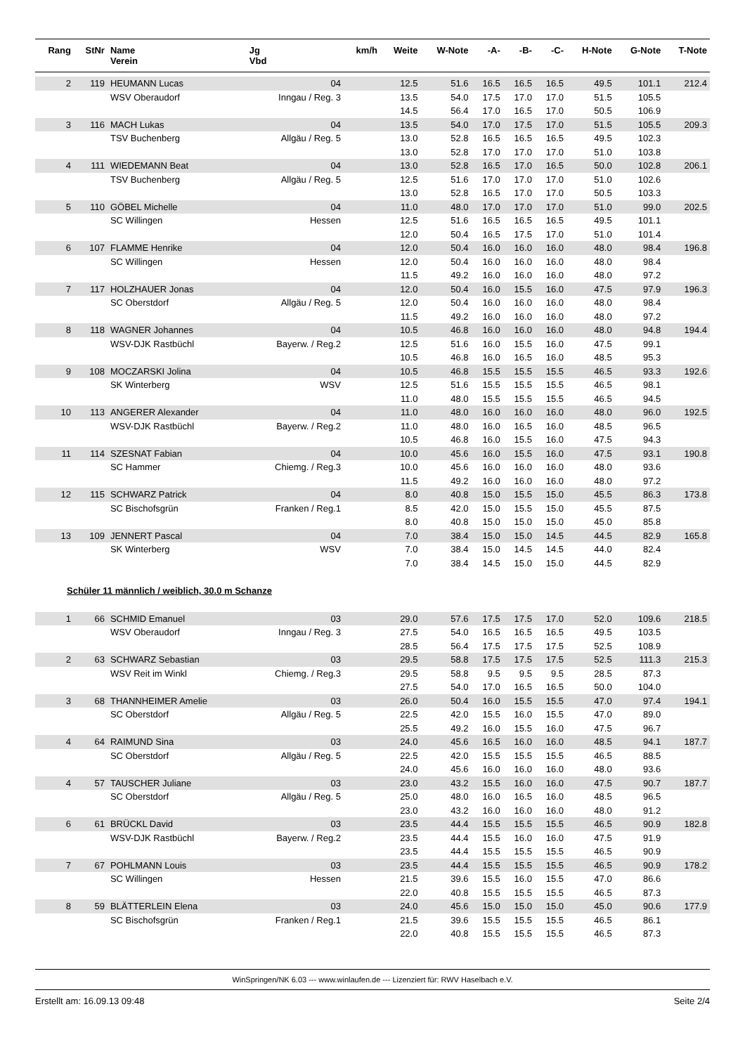| Rang | StNr | Name Verein | Jg Vbd | km/h | Weite | W-Note | -A- | -B- | -C- | H-Note | G-Note | T-Note |
| --- | --- | --- | --- | --- | --- | --- | --- | --- | --- | --- | --- | --- |
| 2 | 119 | HEUMANN Lucas | 04 | | 12.5 | 51.6 | 16.5 | 16.5 | 16.5 | 49.5 | 101.1 | 212.4 |
| | | WSV Oberaudorf | Inngau / Reg. 3 | | 13.5 | 54.0 | 17.5 | 17.0 | 17.0 | 51.5 | 105.5 | |
| | | | | | 14.5 | 56.4 | 17.0 | 16.5 | 17.0 | 50.5 | 106.9 | |
| 3 | 116 | MACH Lukas | 04 | | 13.5 | 54.0 | 17.0 | 17.5 | 17.0 | 51.5 | 105.5 | 209.3 |
| | | TSV Buchenberg | Allgäu / Reg. 5 | | 13.0 | 52.8 | 16.5 | 16.5 | 16.5 | 49.5 | 102.3 | |
| | | | | | 13.0 | 52.8 | 17.0 | 17.0 | 17.0 | 51.0 | 103.8 | |
| 4 | 111 | WIEDEMANN Beat | 04 | | 13.0 | 52.8 | 16.5 | 17.0 | 16.5 | 50.0 | 102.8 | 206.1 |
| | | TSV Buchenberg | Allgäu / Reg. 5 | | 12.5 | 51.6 | 17.0 | 17.0 | 17.0 | 51.0 | 102.6 | |
| | | | | | 13.0 | 52.8 | 16.5 | 17.0 | 17.0 | 50.5 | 103.3 | |
| 5 | 110 | GÖBEL Michelle | 04 | | 11.0 | 48.0 | 17.0 | 17.0 | 17.0 | 51.0 | 99.0 | 202.5 |
| | | SC Willingen | Hessen | | 12.5 | 51.6 | 16.5 | 16.5 | 16.5 | 49.5 | 101.1 | |
| | | | | | 12.0 | 50.4 | 16.5 | 17.5 | 17.0 | 51.0 | 101.4 | |
| 6 | 107 | FLAMME Henrike | 04 | | 12.0 | 50.4 | 16.0 | 16.0 | 16.0 | 48.0 | 98.4 | 196.8 |
| | | SC Willingen | Hessen | | 12.0 | 50.4 | 16.0 | 16.0 | 16.0 | 48.0 | 98.4 | |
| | | | | | 11.5 | 49.2 | 16.0 | 16.0 | 16.0 | 48.0 | 97.2 | |
| 7 | 117 | HOLZHAUER Jonas | 04 | | 12.0 | 50.4 | 16.0 | 15.5 | 16.0 | 47.5 | 97.9 | 196.3 |
| | | SC Oberstdorf | Allgäu / Reg. 5 | | 12.0 | 50.4 | 16.0 | 16.0 | 16.0 | 48.0 | 98.4 | |
| | | | | | 11.5 | 49.2 | 16.0 | 16.0 | 16.0 | 48.0 | 97.2 | |
| 8 | 118 | WAGNER Johannes | 04 | | 10.5 | 46.8 | 16.0 | 16.0 | 16.0 | 48.0 | 94.8 | 194.4 |
| | | WSV-DJK Rastbüchl | Bayerw. / Reg.2 | | 12.5 | 51.6 | 16.0 | 15.5 | 16.0 | 47.5 | 99.1 | |
| | | | | | 10.5 | 46.8 | 16.0 | 16.5 | 16.0 | 48.5 | 95.3 | |
| 9 | 108 | MOCZARSKI Jolina | 04 | | 10.5 | 46.8 | 15.5 | 15.5 | 15.5 | 46.5 | 93.3 | 192.6 |
| | | SK Winterberg | WSV | | 12.5 | 51.6 | 15.5 | 15.5 | 15.5 | 46.5 | 98.1 | |
| | | | | | 11.0 | 48.0 | 15.5 | 15.5 | 15.5 | 46.5 | 94.5 | |
| 10 | 113 | ANGERER Alexander | 04 | | 11.0 | 48.0 | 16.0 | 16.0 | 16.0 | 48.0 | 96.0 | 192.5 |
| | | WSV-DJK Rastbüchl | Bayerw. / Reg.2 | | 11.0 | 48.0 | 16.0 | 16.5 | 16.0 | 48.5 | 96.5 | |
| | | | | | 10.5 | 46.8 | 16.0 | 15.5 | 16.0 | 47.5 | 94.3 | |
| 11 | 114 | SZESNAT Fabian | 04 | | 10.0 | 45.6 | 16.0 | 15.5 | 16.0 | 47.5 | 93.1 | 190.8 |
| | | SC Hammer | Chiemg. / Reg.3 | | 10.0 | 45.6 | 16.0 | 16.0 | 16.0 | 48.0 | 93.6 | |
| | | | | | 11.5 | 49.2 | 16.0 | 16.0 | 16.0 | 48.0 | 97.2 | |
| 12 | 115 | SCHWARZ Patrick | 04 | | 8.0 | 40.8 | 15.0 | 15.5 | 15.0 | 45.5 | 86.3 | 173.8 |
| | | SC Bischofsgrün | Franken / Reg.1 | | 8.5 | 42.0 | 15.0 | 15.5 | 15.0 | 45.5 | 87.5 | |
| | | | | | 8.0 | 40.8 | 15.0 | 15.0 | 15.0 | 45.0 | 85.8 | |
| 13 | 109 | JENNERT Pascal | 04 | | 7.0 | 38.4 | 15.0 | 15.0 | 14.5 | 44.5 | 82.9 | 165.8 |
| | | SK Winterberg | WSV | | 7.0 | 38.4 | 15.0 | 14.5 | 14.5 | 44.0 | 82.4 | |
| | | | | | 7.0 | 38.4 | 14.5 | 15.0 | 15.0 | 44.5 | 82.9 | |
| Schüler 11 männlich / weiblich, 30.0 m Schanze | | | | | | | | | | | | |
| 1 | 66 | SCHMID Emanuel | 03 | | 29.0 | 57.6 | 17.5 | 17.5 | 17.0 | 52.0 | 109.6 | 218.5 |
| | | WSV Oberaudorf | Inngau / Reg. 3 | | 27.5 | 54.0 | 16.5 | 16.5 | 16.5 | 49.5 | 103.5 | |
| | | | | | 28.5 | 56.4 | 17.5 | 17.5 | 17.5 | 52.5 | 108.9 | |
| 2 | 63 | SCHWARZ Sebastian | 03 | | 29.5 | 58.8 | 17.5 | 17.5 | 17.5 | 52.5 | 111.3 | 215.3 |
| | | WSV Reit im Winkl | Chiemg. / Reg.3 | | 29.5 | 58.8 | 9.5 | 9.5 | 9.5 | 28.5 | 87.3 | |
| | | | | | 27.5 | 54.0 | 17.0 | 16.5 | 16.5 | 50.0 | 104.0 | |
| 3 | 68 | THANNHEIMER Amelie | 03 | | 26.0 | 50.4 | 16.0 | 15.5 | 15.5 | 47.0 | 97.4 | 194.1 |
| | | SC Oberstdorf | Allgäu / Reg. 5 | | 22.5 | 42.0 | 15.5 | 16.0 | 15.5 | 47.0 | 89.0 | |
| | | | | | 25.5 | 49.2 | 16.0 | 15.5 | 16.0 | 47.5 | 96.7 | |
| 4 | 64 | RAIMUND Sina | 03 | | 24.0 | 45.6 | 16.5 | 16.0 | 16.0 | 48.5 | 94.1 | 187.7 |
| | | SC Oberstdorf | Allgäu / Reg. 5 | | 22.5 | 42.0 | 15.5 | 15.5 | 15.5 | 46.5 | 88.5 | |
| | | | | | 24.0 | 45.6 | 16.0 | 16.0 | 16.0 | 48.0 | 93.6 | |
| 4 | 57 | TAUSCHER Juliane | 03 | | 23.0 | 43.2 | 15.5 | 16.0 | 16.0 | 47.5 | 90.7 | 187.7 |
| | | SC Oberstdorf | Allgäu / Reg. 5 | | 25.0 | 48.0 | 16.0 | 16.5 | 16.0 | 48.5 | 96.5 | |
| | | | | | 23.0 | 43.2 | 16.0 | 16.0 | 16.0 | 48.0 | 91.2 | |
| 6 | 61 | BRÜCKL David | 03 | | 23.5 | 44.4 | 15.5 | 15.5 | 15.5 | 46.5 | 90.9 | 182.8 |
| | | WSV-DJK Rastbüchl | Bayerw. / Reg.2 | | 23.5 | 44.4 | 15.5 | 16.0 | 16.0 | 47.5 | 91.9 | |
| | | | | | 23.5 | 44.4 | 15.5 | 15.5 | 15.5 | 46.5 | 90.9 | |
| 7 | 67 | POHLMANN Louis | 03 | | 23.5 | 44.4 | 15.5 | 15.5 | 15.5 | 46.5 | 90.9 | 178.2 |
| | | SC Willingen | Hessen | | 21.5 | 39.6 | 15.5 | 16.0 | 15.5 | 47.0 | 86.6 | |
| | | | | | 22.0 | 40.8 | 15.5 | 15.5 | 15.5 | 46.5 | 87.3 | |
| 8 | 59 | BLÄTTERLEIN Elena | 03 | | 24.0 | 45.6 | 15.0 | 15.0 | 15.0 | 45.0 | 90.6 | 177.9 |
| | | SC Bischofsgrün | Franken / Reg.1 | | 21.5 | 39.6 | 15.5 | 15.5 | 15.5 | 46.5 | 86.1 | |
| | | | | | 22.0 | 40.8 | 15.5 | 15.5 | 15.5 | 46.5 | 87.3 | |
WinSpringen/NK 6.03 --- www.winlaufen.de --- Lizenziert für: RWV Haselbach e.V.
Erstellt am: 16.09.13 09:48 Seite 2/4